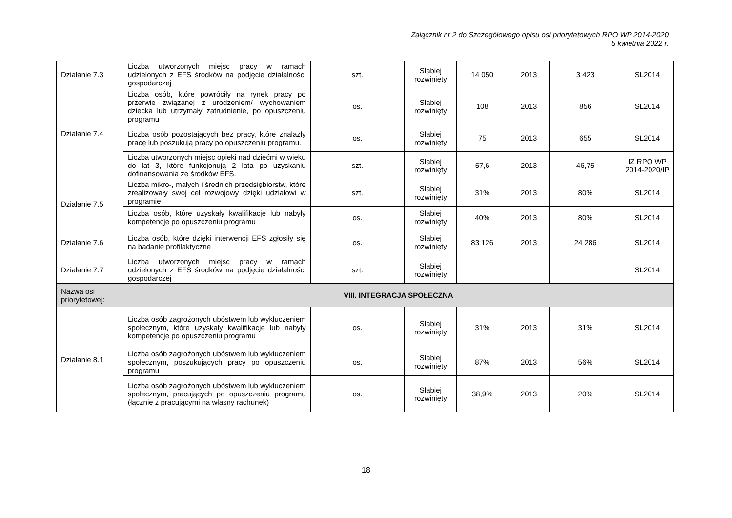Załącznik nr 2 do Szczegółowego opisu osi priorytetowych RPO WP 2014-2020
5 kwietnia 2022 r.
| Działanie 7.3 | Liczba utworzonych miejsc pracy w ramach udzielonych z EFS środków na podjęcie działalności gospodarczej | szt. | Słabiej rozwinięty | 14 050 | 2013 | 3 423 | SL2014 |
| Działanie 7.4 | Liczba osób, które powróciły na rynek pracy po przerwie związanej z urodzeniem/ wychowaniem dziecka lub utrzymały zatrudnienie, po opuszczeniu programu | os. | Słabiej rozwinięty | 108 | 2013 | 856 | SL2014 |
| | Liczba osób pozostających bez pracy, które znalazły pracę lub poszukują pracy po opuszczeniu programu. | os. | Słabiej rozwinięty | 75 | 2013 | 655 | SL2014 |
| | Liczba utworzonych miejsc opieki nad dziećmi w wieku do lat 3, które funkcjonują 2 lata po uzyskaniu dofinansowania ze środków EFS. | szt. | Słabiej rozwinięty | 57,6 | 2013 | 46,75 | IZ RPO WP 2014-2020/IP |
| Działanie 7.5 | Liczba mikro-, małych i średnich przedsiębiorstw, które zrealizowały swój cel rozwojowy dzięki udziałowi w programie | szt. | Słabiej rozwinięty | 31% | 2013 | 80% | SL2014 |
| | Liczba osób, które uzyskały kwalifikacje lub nabyły kompetencje po opuszczeniu programu | os. | Słabiej rozwinięty | 40% | 2013 | 80% | SL2014 |
| Działanie 7.6 | Liczba osób, które dzięki interwencji EFS zgłosiły się na badanie profilaktyczne | os. | Słabiej rozwinięty | 83 126 | 2013 | 24 286 | SL2014 |
| Działanie 7.7 | Liczba utworzonych miejsc pracy w ramach udzielonych z EFS środków na podjęcie działalności gospodarczej | szt. | Słabiej rozwinięty | | | | SL2014 |
| Nazwa osi priorytetowej: | VIII. INTEGRACJA SPOŁECZNA | | | | | | |
| Działanie 8.1 | Liczba osób zagrożonych ubóstwem lub wykluczeniem społecznym, które uzyskały kwalifikacje lub nabyły kompetencje po opuszczeniu programu | os. | Słabiej rozwinięty | 31% | 2013 | 31% | SL2014 |
| | Liczba osób zagrożonych ubóstwem lub wykluczeniem społecznym, poszukujących pracy po opuszczeniu programu | os. | Słabiej rozwinięty | 87% | 2013 | 56% | SL2014 |
| | Liczba osób zagrożonych ubóstwem lub wykluczeniem społecznym, pracujących po opuszczeniu programu (łącznie z pracującymi na własny rachunek) | os. | Słabiej rozwinięty | 38,9% | 2013 | 20% | SL2014 |
18